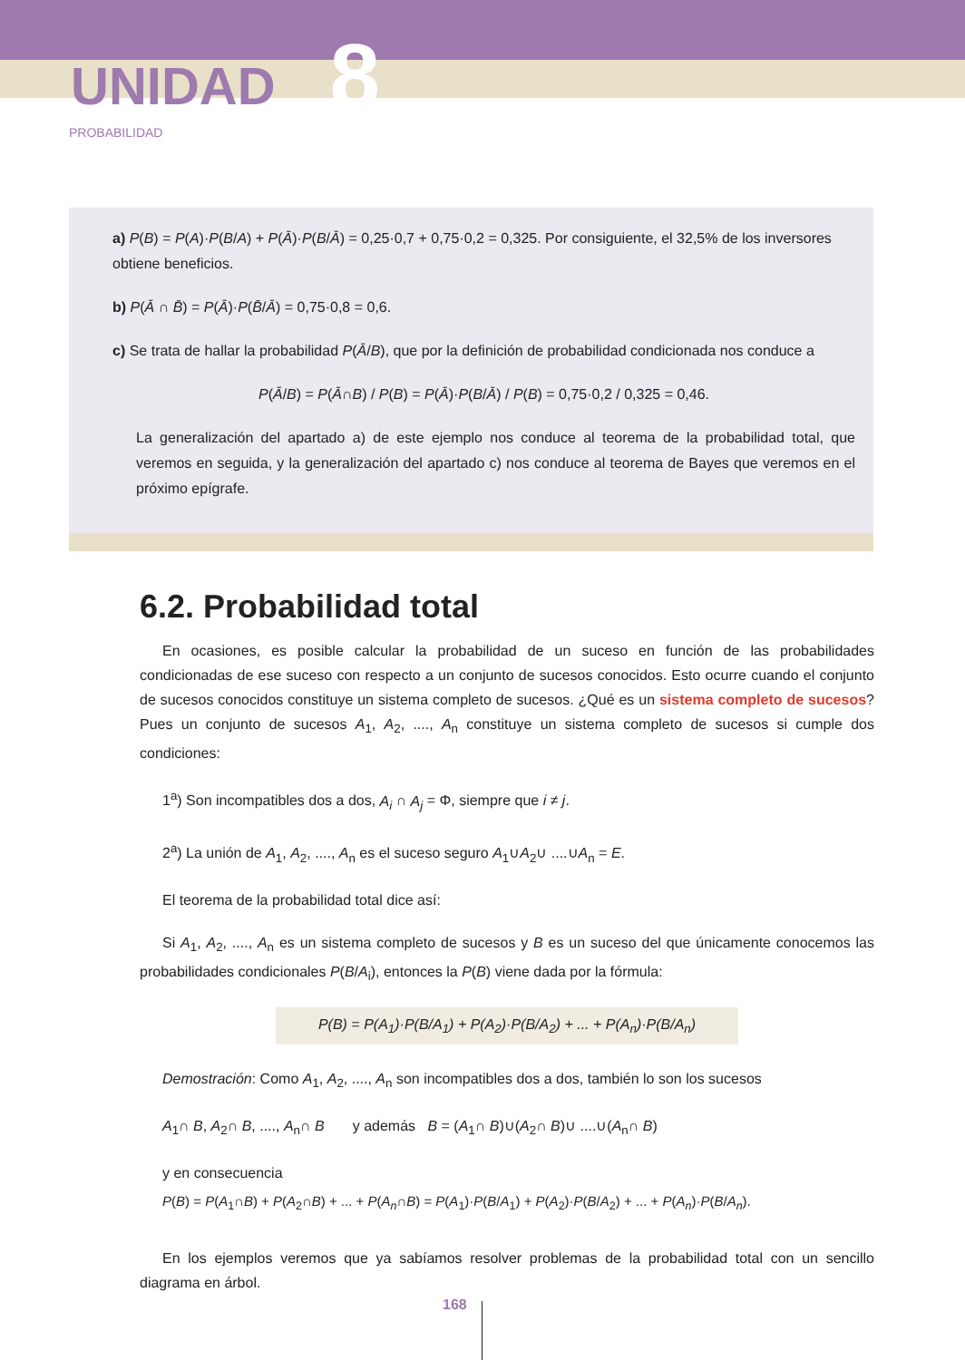UNIDAD 8
PROBABILIDAD
a) P(B) = P(A)·P(B/A) + P(Ā)·P(B/Ā) = 0,25·0,7 + 0,75·0,2 = 0,325. Por consiguiente, el 32,5% de los inversores obtiene beneficios.
b) P(Ā ∩ B̄) = P(Ā)·P(B̄/Ā) = 0,75·0,8 = 0,6.
c) Se trata de hallar la probabilidad P(Ā/B), que por la definición de probabilidad condicionada nos conduce a
P(Ā/B) = P(Ā∩B) / P(B) = P(Ā)·P(B/Ā) / P(B) = 0,75·0,2 / 0,325 = 0,46.
La generalización del apartado a) de este ejemplo nos conduce al teorema de la probabilidad total, que veremos en seguida, y la generalización del apartado c) nos conduce al teorema de Bayes que veremos en el próximo epígrafe.
6.2. Probabilidad total
En ocasiones, es posible calcular la probabilidad de un suceso en función de las probabilidades condicionadas de ese suceso con respecto a un conjunto de sucesos conocidos. Esto ocurre cuando el conjunto de sucesos conocidos constituye un sistema completo de sucesos. ¿Qué es un sistema completo de sucesos? Pues un conjunto de sucesos A<sub>1</sub>, A<sub>2</sub>, ...., A<sub>n</sub> constituye un sistema completo de sucesos si cumple dos condiciones:
1<sup>a</sup>) Son incompatibles dos a dos, A<sub>i</sub> ∩ A<sub>j</sub> = Φ, siempre que i ≠ j.
2<sup>a</sup>) La unión de A<sub>1</sub>, A<sub>2</sub>, ...., A<sub>n</sub> es el suceso seguro A<sub>1</sub>∪A<sub>2</sub>∪ ....∪A<sub>n</sub> = E.
El teorema de la probabilidad total dice así:
Si A<sub>1</sub>, A<sub>2</sub>, ...., A<sub>n</sub> es un sistema completo de sucesos y B es un suceso del que únicamente conocemos las probabilidades condicionales P(B/A<sub>i</sub>), entonces la P(B) viene dada por la fórmula:
P(B) = P(A<sub>1</sub>)·P(B/A<sub>1</sub>) + P(A<sub>2</sub>)·P(B/A<sub>2</sub>) + ... + P(A<sub>n</sub>)·P(B/A<sub>n</sub>)
Demostración: Como A<sub>1</sub>, A<sub>2</sub>, ...., A<sub>n</sub> son incompatibles dos a dos, también lo son los sucesos
A<sub>1</sub>∩ B, A<sub>2</sub>∩ B, ...., A<sub>n</sub>∩ B y además B = (A<sub>1</sub>∩ B)∪(A<sub>2</sub>∩ B)∪ ....∪(A<sub>n</sub>∩ B)
y en consecuencia
P(B) = P(A<sub>1</sub>∩B) + P(A<sub>2</sub>∩B) + ... + P(A<sub>n</sub>∩B) = P(A<sub>1</sub>)·P(B/A<sub>1</sub>) + P(A<sub>2</sub>)·P(B/A<sub>2</sub>) + ... + P(A<sub>n</sub>)·P(B/A<sub>n</sub>).
En los ejemplos veremos que ya sabíamos resolver problemas de la probabilidad total con un sencillo diagrama en árbol.
168